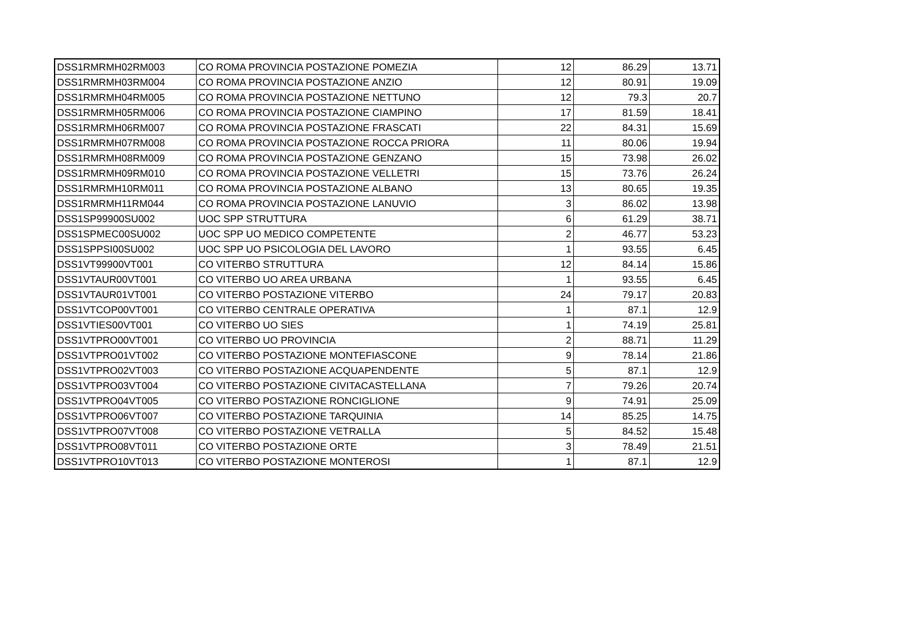| DSS1RMRMH02RM003 | CO ROMA PROVINCIA POSTAZIONE POMEZIA | 12 | 86.29 | 13.71 |
| DSS1RMRMH03RM004 | CO ROMA PROVINCIA POSTAZIONE ANZIO | 12 | 80.91 | 19.09 |
| DSS1RMRMH04RM005 | CO ROMA PROVINCIA POSTAZIONE NETTUNO | 12 | 79.3 | 20.7 |
| DSS1RMRMH05RM006 | CO ROMA PROVINCIA POSTAZIONE CIAMPINO | 17 | 81.59 | 18.41 |
| DSS1RMRMH06RM007 | CO ROMA PROVINCIA POSTAZIONE FRASCATI | 22 | 84.31 | 15.69 |
| DSS1RMRMH07RM008 | CO ROMA PROVINCIA POSTAZIONE ROCCA PRIORA | 11 | 80.06 | 19.94 |
| DSS1RMRMH08RM009 | CO ROMA PROVINCIA POSTAZIONE GENZANO | 15 | 73.98 | 26.02 |
| DSS1RMRMH09RM010 | CO ROMA PROVINCIA POSTAZIONE VELLETRI | 15 | 73.76 | 26.24 |
| DSS1RMRMH10RM011 | CO ROMA PROVINCIA POSTAZIONE ALBANO | 13 | 80.65 | 19.35 |
| DSS1RMRMH11RM044 | CO ROMA PROVINCIA POSTAZIONE LANUVIO | 3 | 86.02 | 13.98 |
| DSS1SP99900SU002 | UOC SPP STRUTTURA | 6 | 61.29 | 38.71 |
| DSS1SPMEC00SU002 | UOC SPP UO MEDICO COMPETENTE | 2 | 46.77 | 53.23 |
| DSS1SPPSI00SU002 | UOC SPP UO PSICOLOGIA DEL LAVORO | 1 | 93.55 | 6.45 |
| DSS1VT99900VT001 | CO VITERBO STRUTTURA | 12 | 84.14 | 15.86 |
| DSS1VTAUR00VT001 | CO VITERBO UO AREA URBANA | 1 | 93.55 | 6.45 |
| DSS1VTAUR01VT001 | CO VITERBO POSTAZIONE VITERBO | 24 | 79.17 | 20.83 |
| DSS1VTCOP00VT001 | CO VITERBO CENTRALE OPERATIVA | 1 | 87.1 | 12.9 |
| DSS1VTIES00VT001 | CO VITERBO UO SIES | 1 | 74.19 | 25.81 |
| DSS1VTPRO00VT001 | CO VITERBO UO PROVINCIA | 2 | 88.71 | 11.29 |
| DSS1VTPRO01VT002 | CO VITERBO POSTAZIONE MONTEFIASCONE | 9 | 78.14 | 21.86 |
| DSS1VTPRO02VT003 | CO VITERBO POSTAZIONE ACQUAPENDENTE | 5 | 87.1 | 12.9 |
| DSS1VTPRO03VT004 | CO VITERBO POSTAZIONE CIVITACASTELLANA | 7 | 79.26 | 20.74 |
| DSS1VTPRO04VT005 | CO VITERBO POSTAZIONE RONCIGLIONE | 9 | 74.91 | 25.09 |
| DSS1VTPRO06VT007 | CO VITERBO POSTAZIONE TARQUINIA | 14 | 85.25 | 14.75 |
| DSS1VTPRO07VT008 | CO VITERBO POSTAZIONE VETRALLA | 5 | 84.52 | 15.48 |
| DSS1VTPRO08VT011 | CO VITERBO POSTAZIONE ORTE | 3 | 78.49 | 21.51 |
| DSS1VTPRO10VT013 | CO VITERBO POSTAZIONE MONTEROSI | 1 | 87.1 | 12.9 |